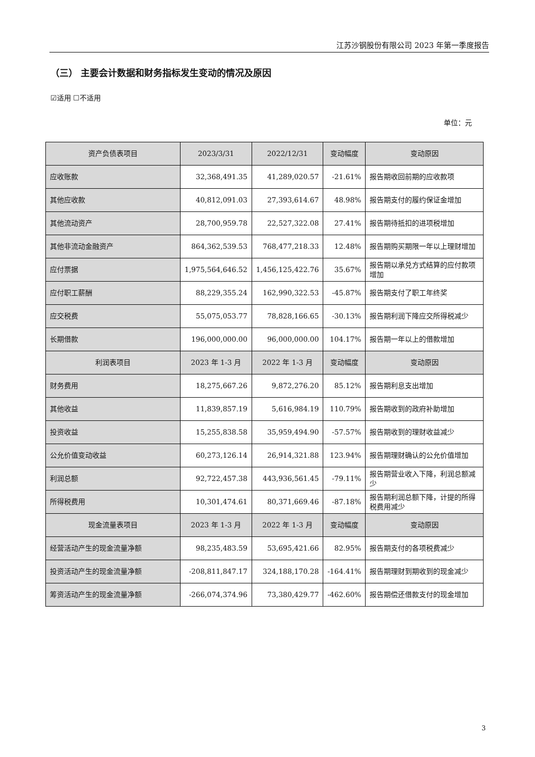江苏沙钢股份有限公司 2023 年第一季度报告
（三） 主要会计数据和财务指标发生变动的情况及原因
☑适用 ☐不适用
单位：元
| 资产负债表项目 | 2023/3/31 | 2022/12/31 | 变动幅度 | 变动原因 |
| --- | --- | --- | --- | --- |
| 应收账款 | 32,368,491.35 | 41,289,020.57 | -21.61% | 报告期收回前期的应收款项 |
| 其他应收款 | 40,812,091.03 | 27,393,614.67 | 48.98% | 报告期支付的履约保证金增加 |
| 其他流动资产 | 28,700,959.78 | 22,527,322.08 | 27.41% | 报告期待抵扣的进项税增加 |
| 其他非流动金融资产 | 864,362,539.53 | 768,477,218.33 | 12.48% | 报告期购买期限一年以上理财增加 |
| 应付票据 | 1,975,564,646.52 | 1,456,125,422.76 | 35.67% | 报告期以承兑方式结算的应付款项增加 |
| 应付职工薪酬 | 88,229,355.24 | 162,990,322.53 | -45.87% | 报告期支付了职工年终奖 |
| 应交税费 | 55,075,053.77 | 78,828,166.65 | -30.13% | 报告期利润下降应交所得税减少 |
| 长期借款 | 196,000,000.00 | 96,000,000.00 | 104.17% | 报告期一年以上的借款增加 |
| 利润表项目 | 2023 年 1-3 月 | 2022 年 1-3 月 | 变动幅度 | 变动原因 |
| 财务费用 | 18,275,667.26 | 9,872,276.20 | 85.12% | 报告期利息支出增加 |
| 其他收益 | 11,839,857.19 | 5,616,984.19 | 110.79% | 报告期收到的政府补助增加 |
| 投资收益 | 15,255,838.58 | 35,959,494.90 | -57.57% | 报告期收到的理财收益减少 |
| 公允价值变动收益 | 60,273,126.14 | 26,914,321.88 | 123.94% | 报告期理财确认的公允价值增加 |
| 利润总额 | 92,722,457.38 | 443,936,561.45 | -79.11% | 报告期营业收入下降，利润总额减少 |
| 所得税费用 | 10,301,474.61 | 80,371,669.46 | -87.18% | 报告期利润总额下降，计提的所得税费用减少 |
| 现金流量表项目 | 2023 年 1-3 月 | 2022 年 1-3 月 | 变动幅度 | 变动原因 |
| 经营活动产生的现金流量净额 | 98,235,483.59 | 53,695,421.66 | 82.95% | 报告期支付的各项税费减少 |
| 投资活动产生的现金流量净额 | -208,811,847.17 | 324,188,170.28 | -164.41% | 报告期理财到期收到的现金减少 |
| 筹资活动产生的现金流量净额 | -266,074,374.96 | 73,380,429.77 | -462.60% | 报告期偿还借款支付的现金增加 |
3